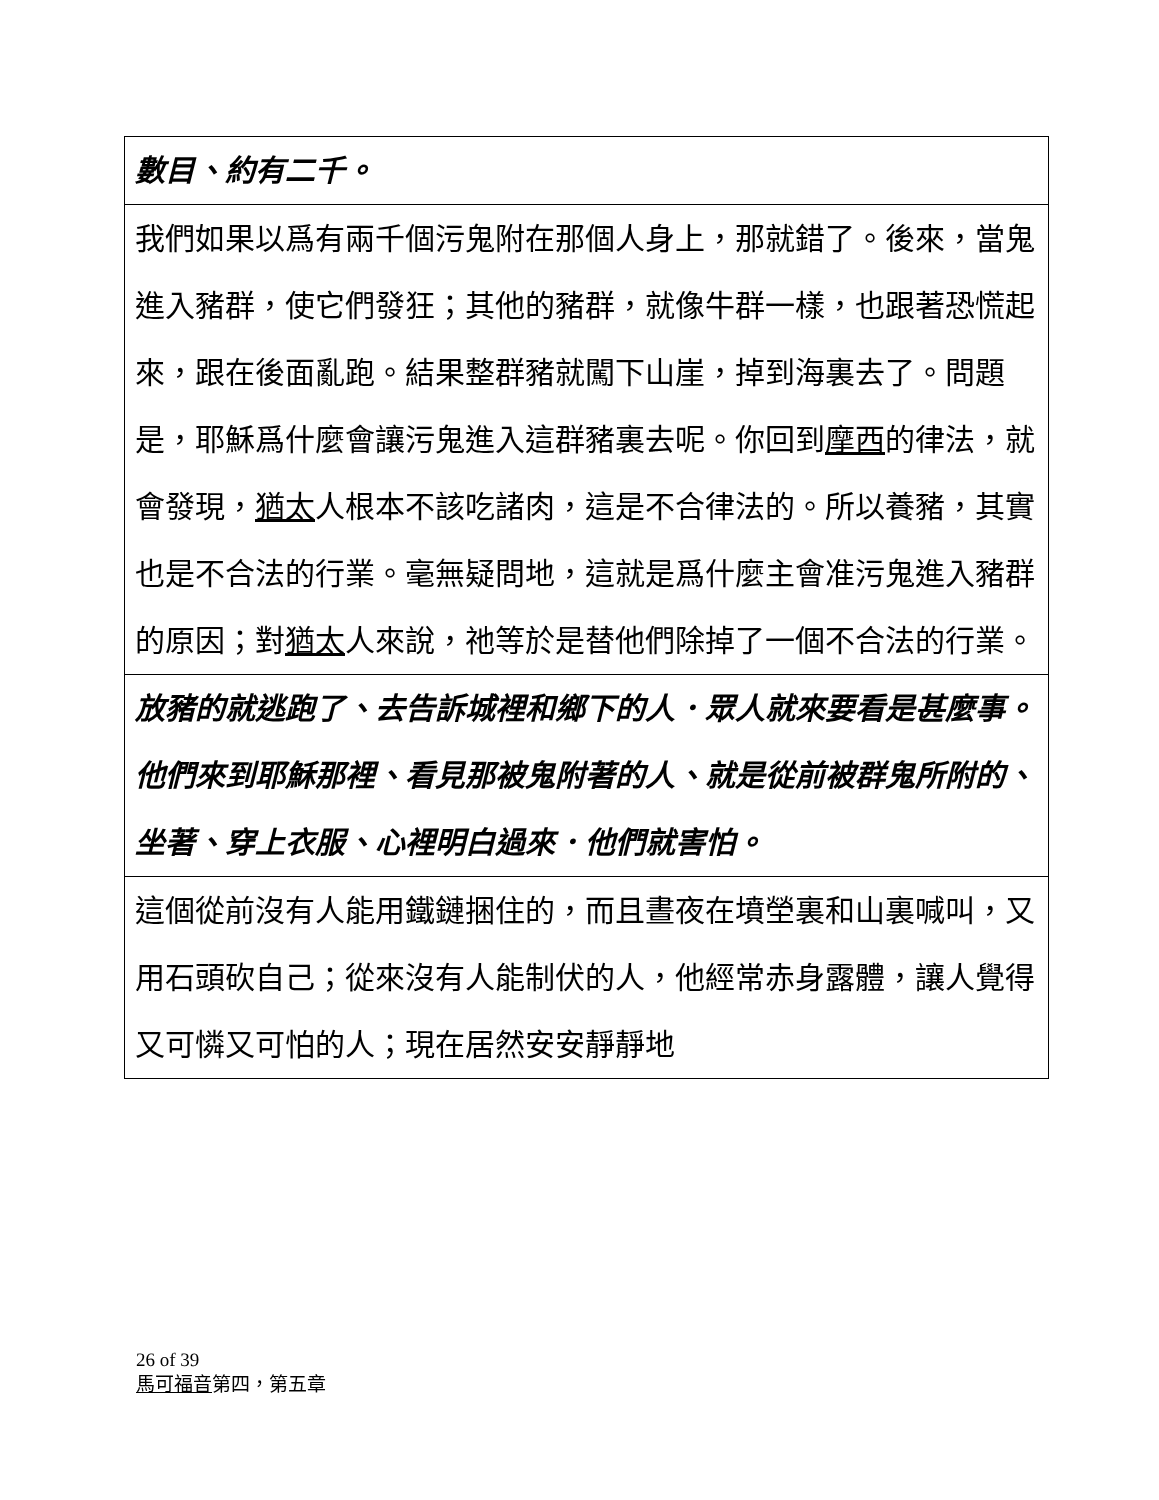| 數目、約有二千。 |
| 我們如果以爲有兩千個污鬼附在那個人身上，那就錯了。後來，當鬼進入豬群，使它們發狂；其他的豬群，就像牛群一樣，也跟著恐慌起來，跟在後面亂跑。結果整群豬就闖下山崖，掉到海裏去了。問題是，耶穌爲什麼會讓污鬼進入這群豬裏去呢。你回到 摩西 的律法，就會發現， 猶太 人根本不該吃諸肉，這是不合律法的。所以養豬，其實也是不合法的行業。毫無疑問地，這就是爲什麼主會准污鬼進入豬群的原因；對 猶太 人來說，祂等於是替他們除掉了一個不合法的行業。 |
| 放豬的就逃跑了、去告訴城裡和鄉下的人．眾人就來要看是甚麼事。他們來到耶穌那裡、看見那被鬼附著的人、就是從前被群鬼所附的、坐著、穿上衣服、心裡明白過來．他們就害怕。 |
| 這個從前沒有人能用鐵鏈捆住的，而且晝夜在墳塋裏和山裏喊叫，又用石頭砍自己；從來沒有人能制伏的人，他經常赤身露體，讓人覺得又可憐又可怕的人；現在居然安安靜靜地 |
26 of 39
馬可福音第四，第五章